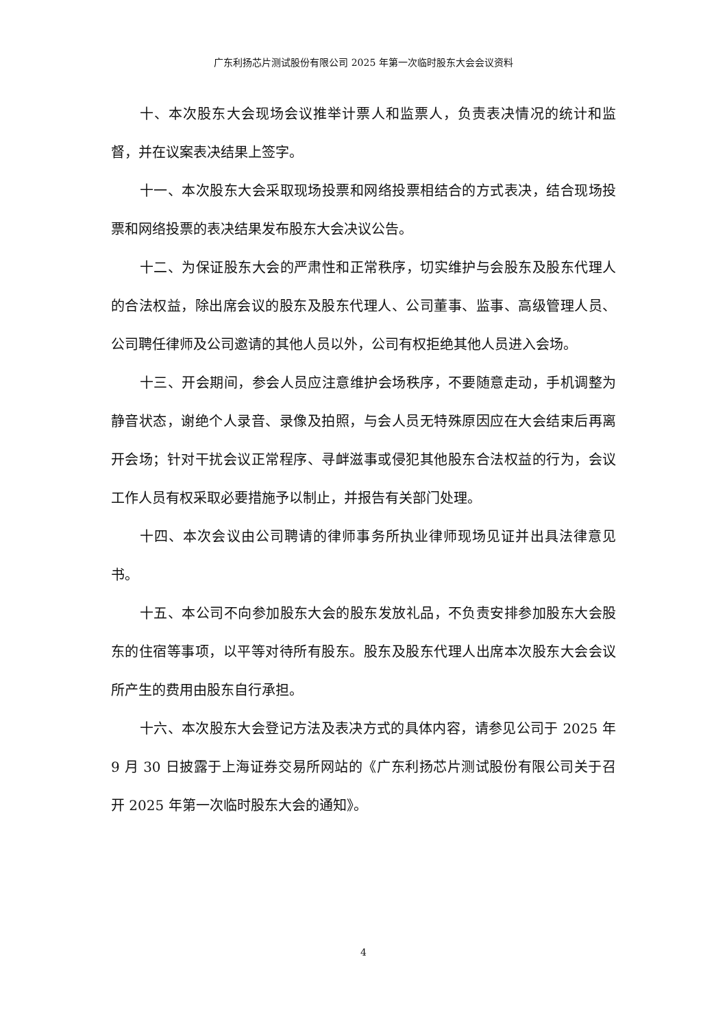广东利扬芯片测试股份有限公司 2025 年第一次临时股东大会会议资料
十、本次股东大会现场会议推举计票人和监票人，负责表决情况的统计和监督，并在议案表决结果上签字。
十一、本次股东大会采取现场投票和网络投票相结合的方式表决，结合现场投票和网络投票的表决结果发布股东大会决议公告。
十二、为保证股东大会的严肃性和正常秩序，切实维护与会股东及股东代理人的合法权益，除出席会议的股东及股东代理人、公司董事、监事、高级管理人员、公司聘任律师及公司邀请的其他人员以外，公司有权拒绝其他人员进入会场。
十三、开会期间，参会人员应注意维护会场秩序，不要随意走动，手机调整为静音状态，谢绝个人录音、录像及拍照，与会人员无特殊原因应在大会结束后再离开会场；针对干扰会议正常程序、寻衅滋事或侵犯其他股东合法权益的行为，会议工作人员有权采取必要措施予以制止，并报告有关部门处理。
十四、本次会议由公司聘请的律师事务所执业律师现场见证并出具法律意见书。
十五、本公司不向参加股东大会的股东发放礼品，不负责安排参加股东大会股东的住宿等事项，以平等对待所有股东。股东及股东代理人出席本次股东大会会议所产生的费用由股东自行承担。
十六、本次股东大会登记方法及表决方式的具体内容，请参见公司于 2025 年 9 月 30 日披露于上海证券交易所网站的《广东利扬芯片测试股份有限公司关于召开 2025 年第一次临时股东大会的通知》。
4